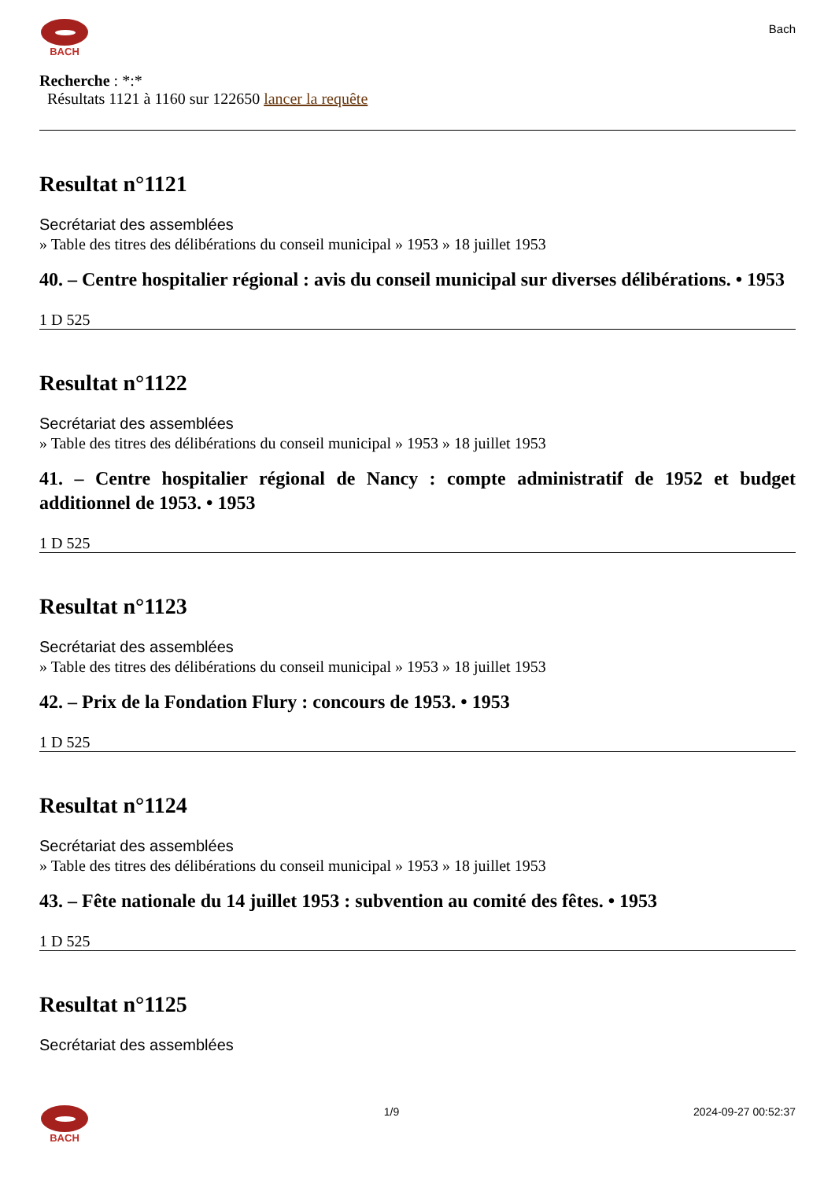BACH
Bach
Recherche : *:*
Résultats 1121 à 1160 sur 122650 lancer la requête
Resultat n°1121
Secrétariat des assemblées
» Table des titres des délibérations du conseil municipal » 1953 » 18 juillet 1953
40. – Centre hospitalier régional : avis du conseil municipal sur diverses délibérations. • 1953
1 D 525
Resultat n°1122
Secrétariat des assemblées
» Table des titres des délibérations du conseil municipal » 1953 » 18 juillet 1953
41. – Centre hospitalier régional de Nancy : compte administratif de 1952 et budget additionnel de 1953. • 1953
1 D 525
Resultat n°1123
Secrétariat des assemblées
» Table des titres des délibérations du conseil municipal » 1953 » 18 juillet 1953
42. – Prix de la Fondation Flury : concours de 1953. • 1953
1 D 525
Resultat n°1124
Secrétariat des assemblées
» Table des titres des délibérations du conseil municipal » 1953 » 18 juillet 1953
43. – Fête nationale du 14 juillet 1953 : subvention au comité des fêtes. • 1953
1 D 525
Resultat n°1125
Secrétariat des assemblées
BACH 1/9 2024-09-27 00:52:37